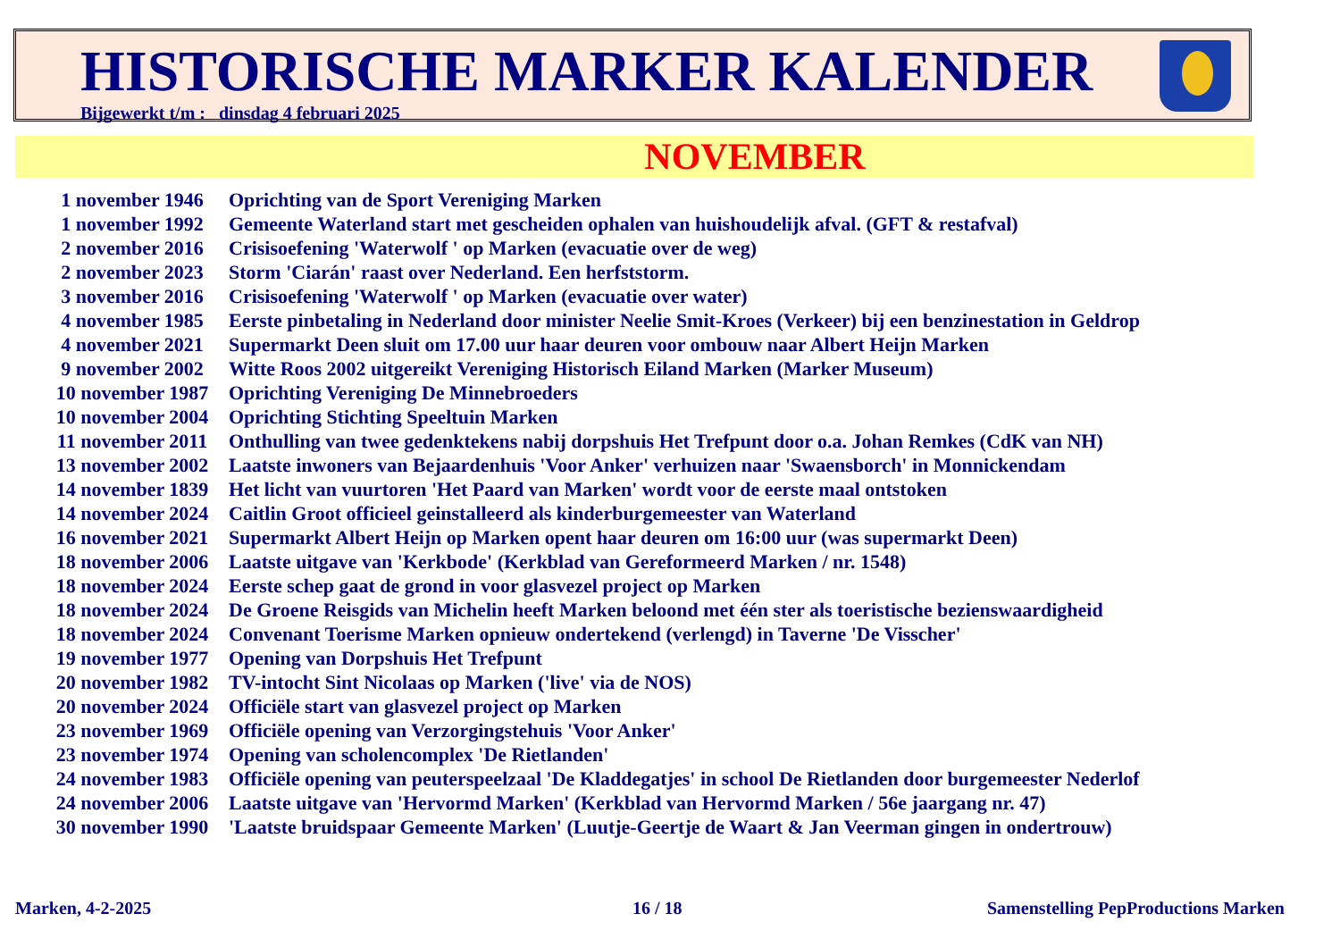HISTORISCHE MARKER KALENDER
Bijgewerkt t/m : dinsdag 4 februari 2025
NOVEMBER
| 1 november 1946 | Oprichting van de Sport Vereniging Marken |
| 1 november 1992 | Gemeente Waterland start met gescheiden ophalen van huishoudelijk afval. (GFT & restafval) |
| 2 november 2016 | Crisisoefening 'Waterwolf ' op Marken (evacuatie over de weg) |
| 2 november 2023 | Storm 'Ciarán' raast over Nederland. Een herfststorm. |
| 3 november 2016 | Crisisoefening 'Waterwolf ' op Marken (evacuatie over water) |
| 4 november 1985 | Eerste pinbetaling in Nederland door minister Neelie Smit-Kroes (Verkeer) bij een benzinestation in Geldrop |
| 4 november 2021 | Supermarkt Deen sluit om 17.00 uur haar deuren voor ombouw naar Albert Heijn Marken |
| 9 november 2002 | Witte Roos 2002 uitgereikt Vereniging Historisch Eiland Marken (Marker Museum) |
| 10 november 1987 | Oprichting Vereniging De Minnebroeders |
| 10 november 2004 | Oprichting Stichting Speeltuin Marken |
| 11 november 2011 | Onthulling van twee gedenktekens nabij dorpshuis Het Trefpunt door o.a. Johan Remkes (CdK van NH) |
| 13 november 2002 | Laatste inwoners van Bejaardenhuis 'Voor Anker' verhuizen naar 'Swaensborch' in Monnickendam |
| 14 november 1839 | Het licht van vuurtoren 'Het Paard van Marken' wordt voor de eerste maal ontstoken |
| 14 november 2024 | Caitlin Groot officieel geinstalleerd als kinderburgemeester van Waterland |
| 16 november 2021 | Supermarkt Albert Heijn op Marken opent haar deuren om 16:00 uur (was supermarkt Deen) |
| 18 november 2006 | Laatste uitgave van 'Kerkbode' (Kerkblad van Gereformeerd Marken / nr. 1548) |
| 18 november 2024 | Eerste schep gaat de grond in voor glasvezel project op Marken |
| 18 november 2024 | De Groene Reisgids van Michelin heeft Marken beloond met één ster als toeristische bezienswaardigheid |
| 18 november 2024 | Convenant Toerisme Marken opnieuw ondertekend (verlengd) in Taverne 'De Visscher' |
| 19 november 1977 | Opening van Dorpshuis Het Trefpunt |
| 20 november 1982 | TV-intocht Sint Nicolaas op Marken ('live' via de NOS) |
| 20 november 2024 | Officiële start van glasvezel project op Marken |
| 23 november 1969 | Officiële opening van Verzorgingstehuis 'Voor Anker' |
| 23 november 1974 | Opening van scholencomplex 'De Rietlanden' |
| 24 november 1983 | Officiële opening van peuterspeelzaal 'De Kladdegatjes' in school De Rietlanden door burgemeester Nederlof |
| 24 november 2006 | Laatste uitgave van 'Hervormd Marken' (Kerkblad van Hervormd Marken / 56e jaargang nr. 47) |
| 30 november 1990 | 'Laatste bruidspaar Gemeente Marken' (Luutje-Geertje de Waart & Jan Veerman gingen in ondertrouw) |
Marken, 4-2-2025 16 / 18
Samenstelling PepProductions Marken